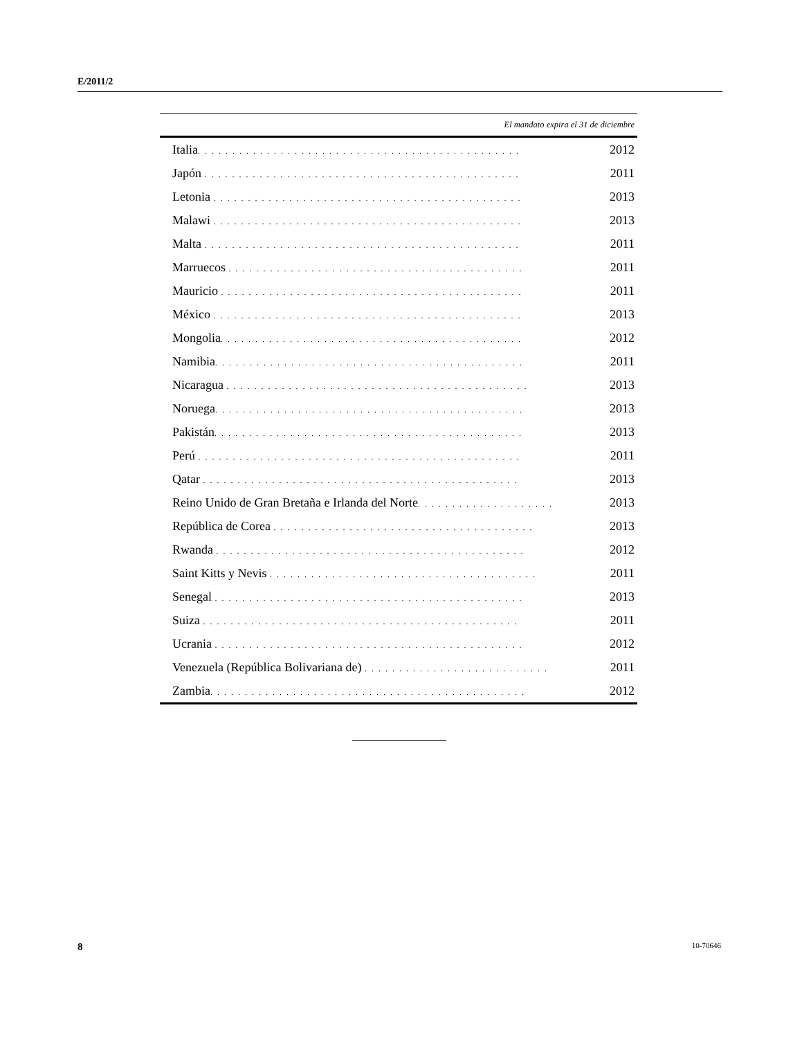E/2011/2
| El mandato expira el 31 de diciembre | |
| --- | --- |
| Italia . . . . . . . . . . . . . . . . . . . . . . . . . . . . . . . . . . . . . . . . . . . . . . . | 2012 |
| Japón . . . . . . . . . . . . . . . . . . . . . . . . . . . . . . . . . . . . . . . . . . . . . . | 2011 |
| Letonia . . . . . . . . . . . . . . . . . . . . . . . . . . . . . . . . . . . . . . . . . . . . . | 2013 |
| Malawi . . . . . . . . . . . . . . . . . . . . . . . . . . . . . . . . . . . . . . . . . . . . . | 2013 |
| Malta . . . . . . . . . . . . . . . . . . . . . . . . . . . . . . . . . . . . . . . . . . . . . . | 2011 |
| Marruecos . . . . . . . . . . . . . . . . . . . . . . . . . . . . . . . . . . . . . . . . . . . | 2011 |
| Mauricio . . . . . . . . . . . . . . . . . . . . . . . . . . . . . . . . . . . . . . . . . . . . | 2011 |
| México . . . . . . . . . . . . . . . . . . . . . . . . . . . . . . . . . . . . . . . . . . . . . | 2013 |
| Mongolia . . . . . . . . . . . . . . . . . . . . . . . . . . . . . . . . . . . . . . . . . . . . | 2012 |
| Namibia . . . . . . . . . . . . . . . . . . . . . . . . . . . . . . . . . . . . . . . . . . . . . | 2011 |
| Nicaragua . . . . . . . . . . . . . . . . . . . . . . . . . . . . . . . . . . . . . . . . . . . . | 2013 |
| Noruega . . . . . . . . . . . . . . . . . . . . . . . . . . . . . . . . . . . . . . . . . . . . . | 2013 |
| Pakistán . . . . . . . . . . . . . . . . . . . . . . . . . . . . . . . . . . . . . . . . . . . . . | 2013 |
| Perú . . . . . . . . . . . . . . . . . . . . . . . . . . . . . . . . . . . . . . . . . . . . . . . | 2011 |
| Qatar . . . . . . . . . . . . . . . . . . . . . . . . . . . . . . . . . . . . . . . . . . . . . . | 2013 |
| Reino Unido de Gran Bretaña e Irlanda del Norte . . . . . . . . . . . . . . . . . . . . | 2013 |
| República de Corea . . . . . . . . . . . . . . . . . . . . . . . . . . . . . . . . . . . . . . | 2013 |
| Rwanda . . . . . . . . . . . . . . . . . . . . . . . . . . . . . . . . . . . . . . . . . . . . . | 2012 |
| Saint Kitts y Nevis . . . . . . . . . . . . . . . . . . . . . . . . . . . . . . . . . . . . . . . | 2011 |
| Senegal . . . . . . . . . . . . . . . . . . . . . . . . . . . . . . . . . . . . . . . . . . . . . | 2013 |
| Suiza . . . . . . . . . . . . . . . . . . . . . . . . . . . . . . . . . . . . . . . . . . . . . . | 2011 |
| Ucrania . . . . . . . . . . . . . . . . . . . . . . . . . . . . . . . . . . . . . . . . . . . . . | 2012 |
| Venezuela (República Bolivariana de) . . . . . . . . . . . . . . . . . . . . . . . . . . . | 2011 |
| Zambia . . . . . . . . . . . . . . . . . . . . . . . . . . . . . . . . . . . . . . . . . . . . . . | 2012 |
8 10-70646